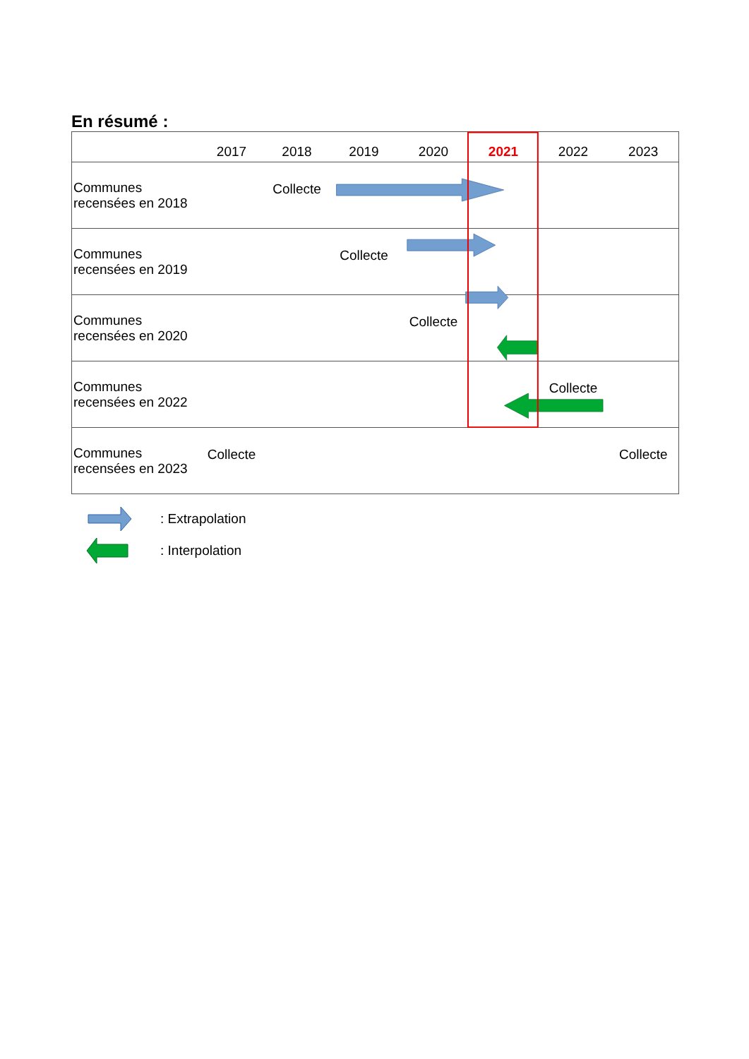En résumé :
| | 2017 | 2018 | 2019 | 2020 | 2021 | 2022 | 2023 |
| --- | --- | --- | --- | --- | --- | --- | --- |
| Communes recensées en 2018 | | Collecte | | | | | |
| Communes recensées en 2019 | | | Collecte | | | | |
| Communes recensées en 2020 | | | | Collecte | | | |
| Communes recensées en 2022 | | | | | | Collecte | |
| Communes recensées en 2023 | Collecte | | | | | | Collecte |
: Extrapolation
: Interpolation